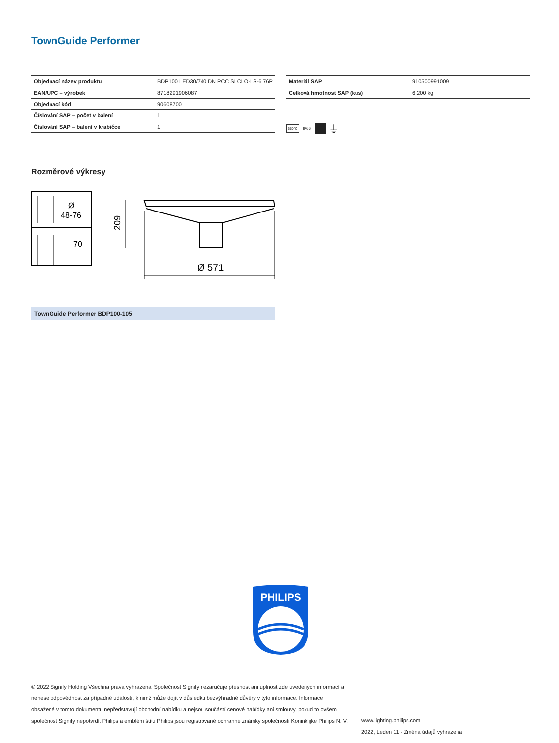TownGuide Performer
| Objednací název produktu | BDP100 LED30/740 DN PCC SI CLO-LS-6 76P |
| EAN/UPC – výrobek | 8718291906087 |
| Objednací kód | 90608700 |
| Číslování SAP – počet v balení | 1 |
| Číslování SAP – balení v krabičce | 1 |
| Materiál SAP | 910500991009 |
| Celková hmotnost SAP (kus) | 6,200 kg |
650°C IP66 ⏚
Rozměrové výkresy
Ø
48-76
70
Ø 571
209
TownGuide Performer BDP100-105
PHILIPS
© 2022 Signify Holding Všechna práva vyhrazena. Společnost Signify nezaručuje přesnost ani úplnost zde uvedených informací a nenese odpovědnost za případné události, k nimž může dojít v důsledku bezvýhradné důvěry v tyto informace. Informace obsažené v tomto dokumentu nepředstavují obchodní nabídku a nejsou součástí cenové nabídky ani smlouvy, pokud to ovšem společnost Signify nepotvrdí. Philips a emblém štítu Philips jsou registrované ochranné známky společnosti Koninklijke Philips N. V.
www.lighting.philips.com
2022, Leden 11 - Změna údajů vyhrazena